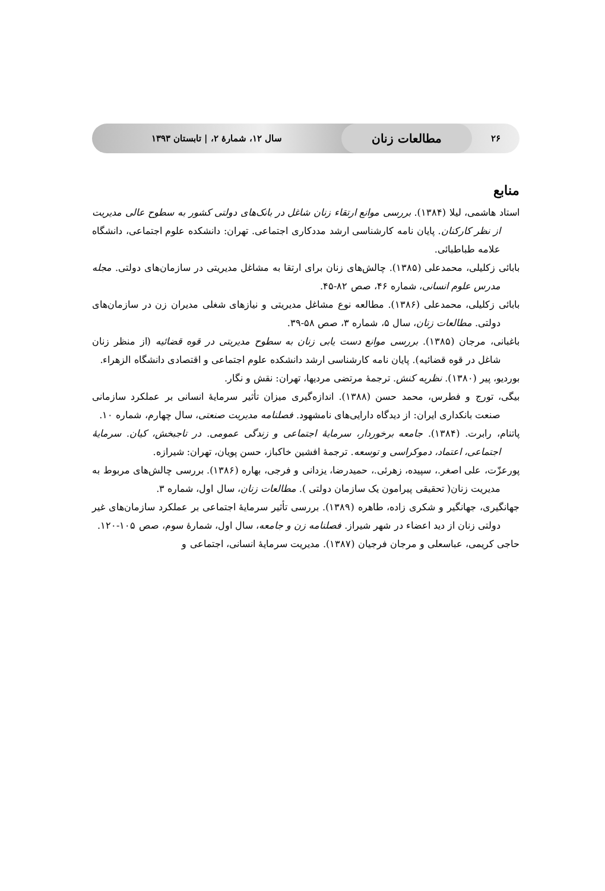۲۶ مطالعات زنان سال ۱۲، شمارهٔ ۲، | تابستان ۱۳۹۳
منابع
استاد هاشمی، لیلا (۱۳۸۴). بررسی موانع ارتقاء زنان شاغل در بانک‌های دولتی کشور به سطوح عالی مدیریت از نظر کارکنان. پایان نامه کارشناسی ارشد مددکاری اجتماعی. تهران: دانشکده علوم اجتماعی، دانشگاه علامه طباطبائی.
بابائی زکلیلی، محمدعلی (۱۳۸۵). چالش‌های زنان برای ارتقا به مشاغل مدیریتی در سازمان‌های دولتی. مجله مدرس علوم انسانی، شماره ۴۶، صص ۸۲-۴۵.
بابائی زکلیلی، محمدعلی (۱۳۸۶). مطالعه نوع مشاغل مدیریتی و نیازهای شغلی مدیران زن در سازمان‌های دولتی. مطالعات زنان، سال ۵، شماره ۳، صص ۵۸-۳۹.
باغبانی، مرجان (۱۳۸۵). بررسی موانع دست یابی زنان به سطوح مدیریتی در قوه قضائیه (از منظر زنان شاغل در قوه قضائیه). پایان نامه کارشناسی ارشد دانشکده علوم اجتماعی و اقتصادی دانشگاه الزهراء.
بوردیو، پیر (۱۳۸۰). نظریه کنش. ترجمهٔ مرتضی مردیها، تهران: نقش و نگار.
بیگی، تورج و فطرس، محمد حسن (۱۳۸۸). اندازه‌گیری میزان تأثیر سرمایهٔ انسانی بر عملکرد سازمانی صنعت بانکداری ایران: از دیدگاه دارایی‌های نامشهود. فصلنامه مدیریت صنعتی، سال چهارم، شماره ۱۰.
پاتنام، رابرت. (۱۳۸۴). جامعه برخوردار، سرمایهٔ اجتماعی و زندگی عمومی. در تاجبخش، کیان. سرمایهٔ اجتماعی، اعتماد، دموکراسی و توسعه. ترجمهٔ افشین خاکباز، حسن پویان، تهران: شیرازه.
پورعزّت، علی اصغر.، سپیده، زهرئی.، حمیدرضا، یزدانی و فرجی، بهاره (۱۳۸۶). بررسی چالش‌های مربوط به مدیریت زنان( تحقیقی پیرامون یک سازمان دولتی ). مطالعات زنان، سال اول، شماره ۳.
جهانگیری، جهانگیر و شکری زاده، طاهره (۱۳۸۹). بررسی تأثیر سرمایهٔ اجتماعی بر عملکرد سازمان‌های غیر دولتی زنان از دید اعضاء در شهر شیراز. فصلنامه زن و جامعه، سال اول، شمارهٔ سوم، صص ۱۰۵-۱۲۰.
حاجی کریمی، عباسعلی و مرجان فرجیان (۱۳۸۷). مدیریت سرمایهٔ انسانی، اجتماعی و